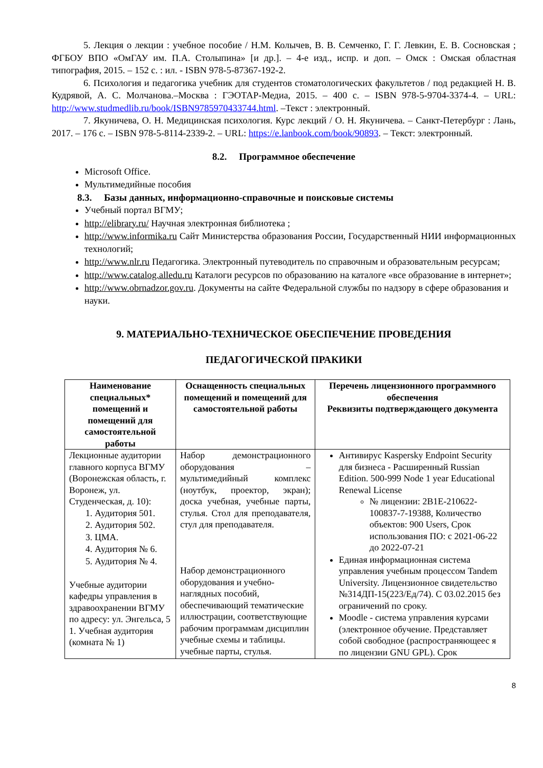5. Лекция о лекции : учебное пособие / Н.М. Колычев, В. В. Семченко, Г. Г. Левкин, Е. В. Сосновская ; ФГБОУ ВПО «ОмГАУ им. П.А. Столыпина» [и др.]. – 4-е изд., испр. и доп. – Омск : Омская областная типография, 2015. – 152 с. : ил. - ISBN 978-5-87367-192-2.
6. Психология и педагогика учебник для студентов стоматологических факультетов / под редакцией Н. В. Кудрявой, А. С. Молчанова.–Москва : ГЭОТАР-Медиа, 2015. – 400 с. – ISBN 978-5-9704-3374-4. – URL: http://www.studmedlib.ru/book/ISBN9785970433744.html. –Текст : электронный.
7. Якуничева, О. Н. Медицинская психология. Курс лекций / О. Н. Якуничева. – Санкт-Петербург : Лань, 2017. – 176 с. – ISBN 978-5-8114-2339-2. – URL: https://e.lanbook.com/book/90893. – Текст: электронный.
8.2. Программное обеспечение
Microsoft Office.
Мультимедийные пособия
8.3. Базы данных, информационно-справочные и поисковые системы
Учебный портал ВГМУ;
http://elibrary.ru/ Научная электронная библиотека ;
http://www.informika.ru Сайт Министерства образования России, Государственный НИИ информационных технологий;
http://www.nlr.ru Педагогика. Электронный путеводитель по справочным и образовательным ресурсам;
http://www.catalog.alledu.ru Каталоги ресурсов по образованию на каталоге «все образование в интернет»;
http://www.obrnadzor.gov.ru. Документы на сайте Федеральной службы по надзору в сфере образования и науки.
9. МАТЕРИАЛЬНО-ТЕХНИЧЕСКОЕ ОБЕСПЕЧЕНИЕ ПРОВЕДЕНИЯ
ПЕДАГОГИЧЕСКОЙ ПРАКИКИ
| Наименование специальных* помещений и помещений для самостоятельной работы | Оснащенность специальных помещений и помещений для самостоятельной работы | Перечень лицензионного программного обеспечения Реквизиты подтверждающего документа |
| --- | --- | --- |
| Лекционные аудитории главного корпуса ВГМУ (Воронежская область, г. Воронеж, ул. Студенческая, д. 10): 1. Аудитория 501. 2. Аудитория 502. 3. ЦМА. 4. Аудитория № 6. 5. Аудитория № 4. Учебные аудитории кафедры управления в здравоохранении ВГМУ по адресу: ул. Энгельса, 5 1. Учебная аудитория (комната № 1) | Набор демонстрационного оборудования – мультимедийный комплекс (ноутбук, проектор, экран); доска учебная, учебные парты, стулья. Стол для преподавателя, стул для преподавателя. Набор демонстрационного оборудования и учебно-наглядных пособий, обеспечивающий тематические иллюстрации, соответствующие рабочим программам дисциплин учебные схемы и таблицы. учебные парты, стулья. | Антивирус Kaspersky Endpoint Security для бизнеса - Расширенный Russian Edition. 500-999 Node 1 year Educational Renewal License № лицензии: 2B1E-210622-100837-7-19388, Количество объектов: 900 Users, Срок использования ПО: с 2021-06-22 до 2022-07-21 Единая информационная система управления учебным процессом Tandem University. Лицензионное свидетельство №314ДП-15(223/Ед/74). С 03.02.2015 без ограничений по сроку. Moodle - система управления курсами (электронное обучение. Представляет собой свободное (распространяющеес я по лицензии GNU GPL). Срок |
8